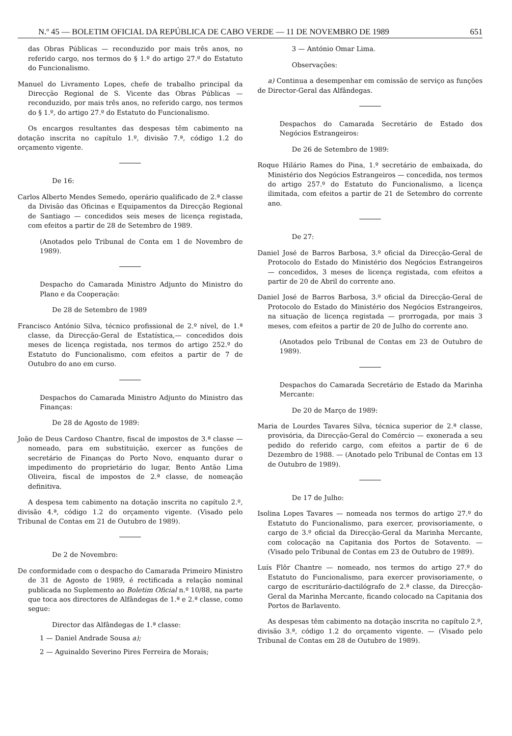N.º 45 — BOLETIM OFICIAL DA REPÚBLICA DE CABO VERDE — 11 DE NOVEMBRO DE 1989 651
das Obras Públicas — reconduzido por mais três anos, no referido cargo, nos termos do § 1.º do artigo 27.º do Estatuto do Funcionalismo.
Manuel do Livramento Lopes, chefe de trabalho principal da Direcção Regional de S. Vicente das Obras Públicas — reconduzido, por mais três anos, no referido cargo, nos termos do § 1.º, do artigo 27.º do Estatuto do Funcionalismo.
Os encargos resultantes das despesas têm cabimento na dotação inscrita no capítulo 1.º, divisão 7.ª, código 1.2 do orçamento vigente.
De 16:
Carlos Alberto Mendes Semedo, operário qualificado de 2.ª classe da Divisão das Oficinas e Equipamentos da Direcção Regional de Santiago — concedidos seis meses de licença registada, com efeitos a partir de 28 de Setembro de 1989.
(Anotados pelo Tribunal de Conta em 1 de Novembro de 1989).
Despacho do Camarada Ministro Adjunto do Ministro do Plano e da Cooperação:
De 28 de Setembro de 1989
Francisco António Silva, técnico profissional de 2.º nível, de 1.ª classe, da Direcção-Geral de Estatística,— concedidos dois meses de licença registada, nos termos do artigo 252.º do Estatuto do Funcionalismo, com efeitos a partir de 7 de Outubro do ano em curso.
Despachos do Camarada Ministro Adjunto do Ministro das Finanças:
De 28 de Agosto de 1989:
João de Deus Cardoso Chantre, fiscal de impostos de 3.ª classe — nomeado, para em substituição, exercer as funções de secretário de Finanças do Porto Novo, enquanto durar o impedimento do proprietário do lugar, Bento Antão Lima Oliveira, fiscal de impostos de 2.ª classe, de nomeação definitiva.
A despesa tem cabimento na dotação inscrita no capítulo 2.º, divisão 4.ª, código 1.2 do orçamento vigente. (Visado pelo Tribunal de Contas em 21 de Outubro de 1989).
De 2 de Novembro:
De conformidade com o despacho do Camarada Primeiro Ministro de 31 de Agosto de 1989, é rectificada a relação nominal publicada no Suplemento ao Boletim Oficial n.º 10/88, na parte que toca aos directores de Alfândegas de 1.ª e 2.ª classe, como segue:
Director das Alfândegas de 1.ª classe:
1 — Daniel Andrade Sousa a);
2 — Aguinaldo Severino Pires Ferreira de Morais;
3 — António Omar Lima.
Observações:
a) Continua a desempenhar em comissão de serviço as funções de Director-Geral das Alfândegas.
Despachos do Camarada Secretário de Estado dos Negócios Estrangeiros:
De 26 de Setembro de 1989:
Roque Hilário Rames do Pina, 1.º secretário de embaixada, do Ministério dos Negócios Estrangeiros — concedida, nos termos do artigo 257.º do Estatuto do Funcionalismo, a licença ilimitada, com efeitos a partir de 21 de Setembro do corrente ano.
De 27:
Daniel José de Barros Barbosa, 3.º oficial da Direcção-Geral de Protocolo do Estado do Ministério dos Negócios Estrangeiros — concedidos, 3 meses de licença registada, com efeitos a partir de 20 de Abril do corrente ano.
Daniel José de Barros Barbosa, 3.º oficial da Direcção-Geral de Protocolo do Estado do Ministério dos Negócios Estrangeiros, na situação de licença registada — prorrogada, por mais 3 meses, com efeitos a partir de 20 de Julho do corrente ano.
(Anotados pelo Tribunal de Contas em 23 de Outubro de 1989).
Despachos do Camarada Secretário de Estado da Marinha Mercante:
De 20 de Março de 1989:
Maria de Lourdes Tavares Silva, técnica superior de 2.ª classe, provisória, da Direcção-Geral do Comércio — exonerada a seu pedido do referido cargo, com efeitos a partir de 6 de Dezembro de 1988. — (Anotado pelo Tribunal de Contas em 13 de Outubro de 1989).
De 17 de Julho:
Isolina Lopes Tavares — nomeada nos termos do artigo 27.º do Estatuto do Funcionalismo, para exercer, provisoriamente, o cargo de 3.º oficial da Direcção-Geral da Marinha Mercante, com colocação na Capitania dos Portos de Sotavento. — (Visado pelo Tribunal de Contas em 23 de Outubro de 1989).
Luís Flôr Chantre — nomeado, nos termos do artigo 27.º do Estatuto do Funcionalismo, para exercer provisoriamente, o cargo de escriturário-dactilógrafo de 2.ª classe, da Direcção-Geral da Marinha Mercante, ficando colocado na Capitania dos Portos de Barlavento.
As despesas têm cabimento na dotação inscrita no capítulo 2.º, divisão 3.ª, código 1.2 do orçamento vigente. — (Visado pelo Tribunal de Contas em 28 de Outubro de 1989).